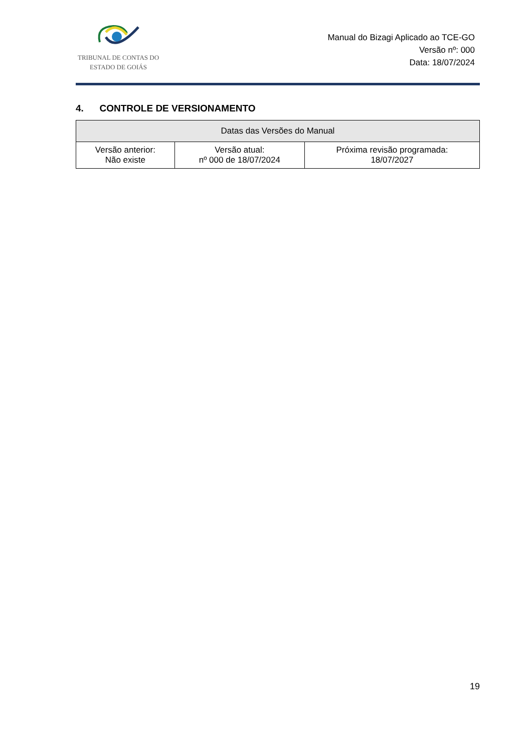TRIBUNAL DE CONTAS DO
ESTADO DE GOIÁS
Manual do Bizagi Aplicado ao TCE-GO
Versão nº: 000
Data: 18/07/2024
4. CONTROLE DE VERSIONAMENTO
| Datas das Versões do Manual | | |
| --- | --- | --- |
| Versão anterior: Não existe | Versão atual: nº 000 de 18/07/2024 | Próxima revisão programada: 18/07/2027 |
19